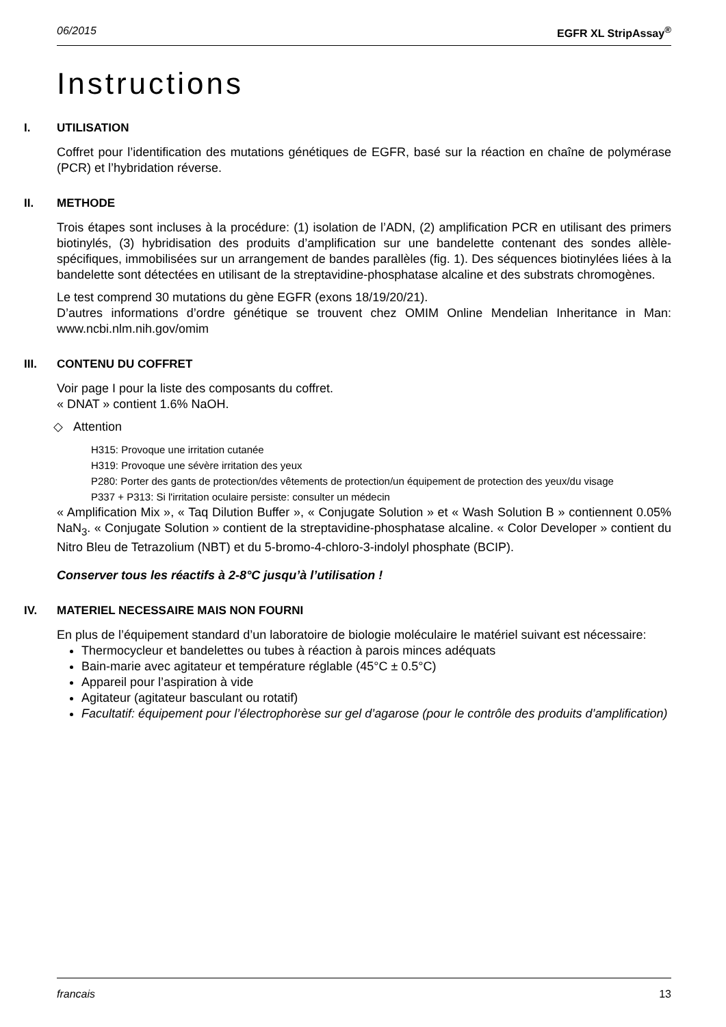06/2015 EGFR XL StripAssay<sup>®</sup>
Instructions
I. UTILISATION
Coffret pour l’identification des mutations génétiques de EGFR, basé sur la réaction en chaîne de polymérase (PCR) et l’hybridation réverse.
II. METHODE
Trois étapes sont incluses à la procédure: (1) isolation de l’ADN, (2) amplification PCR en utilisant des primers biotinylés, (3) hybridisation des produits d’amplification sur une bandelette contenant des sondes allèle-spécifiques, immobilisées sur un arrangement de bandes parallèles (fig. 1). Des séquences biotinylées liées à la bandelette sont détectées en utilisant de la streptavidine-phosphatase alcaline et des substrats chromogènes.
Le test comprend 30 mutations du gène EGFR (exons 18/19/20/21).
D’autres informations d’ordre génétique se trouvent chez OMIM Online Mendelian Inheritance in Man: www.ncbi.nlm.nih.gov/omim
III. CONTENU DU COFFRET
Voir page I pour la liste des composants du coffret.
« DNAT » contient 1.6% NaOH.
◇ Attention
H315: Provoque une irritation cutanée
H319: Provoque une sévère irritation des yeux
P280: Porter des gants de protection/des vêtements de protection/un équipement de protection des yeux/du visage
P337 + P313: Si l'irritation oculaire persiste: consulter un médecin
« Amplification Mix », « Taq Dilution Buffer », « Conjugate Solution » et « Wash Solution B » contiennent 0.05% NaN<sub>3</sub>. « Conjugate Solution » contient de la streptavidine-phosphatase alcaline. « Color Developer » contient du Nitro Bleu de Tetrazolium (NBT) et du 5-bromo-4-chloro-3-indolyl phosphate (BCIP).
Conserver tous les réactifs à 2-8°C jusqu’à l’utilisation !
IV. MATERIEL NECESSAIRE MAIS NON FOURNI
En plus de l’équipement standard d’un laboratoire de biologie moléculaire le matériel suivant est nécessaire:
Thermocycleur et bandelettes ou tubes à réaction à parois minces adéquats
Bain-marie avec agitateur et température réglable (45°C ± 0.5°C)
Appareil pour l’aspiration à vide
Agitateur (agitateur basculant ou rotatif)
Facultatif: équipement pour l’électrophorèse sur gel d’agarose (pour le contrôle des produits d’amplification)
francais 13